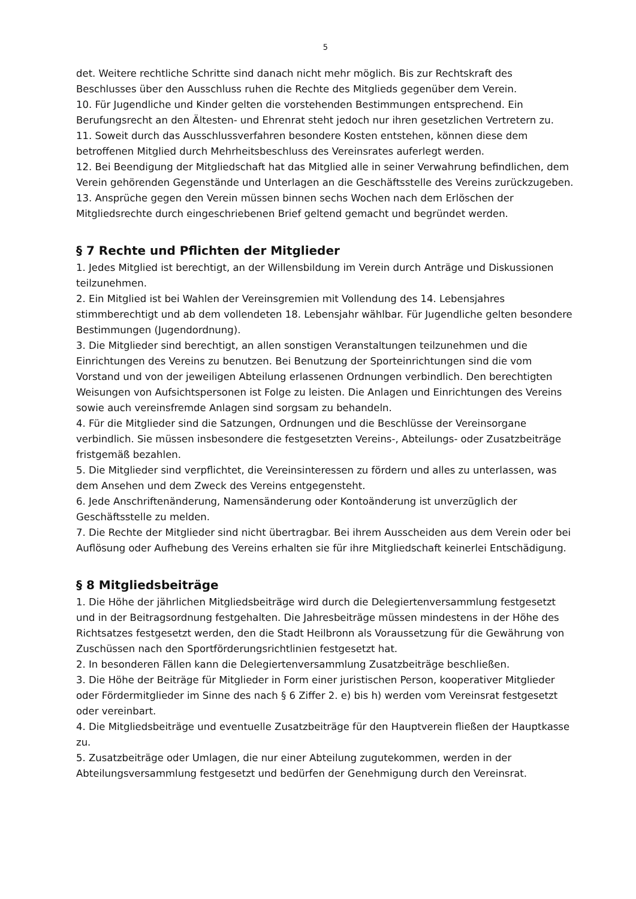5
det. Weitere rechtliche Schritte sind danach nicht mehr möglich. Bis zur Rechtskraft des Beschlusses über den Ausschluss ruhen die Rechte des Mitglieds gegenüber dem Verein.
10. Für Jugendliche und Kinder gelten die vorstehenden Bestimmungen entsprechend. Ein Berufungsrecht an den Ältesten- und Ehrenrat steht jedoch nur ihren gesetzlichen Vertretern zu.
11. Soweit durch das Ausschlussverfahren besondere Kosten entstehen, können diese dem betroffenen Mitglied durch Mehrheitsbeschluss des Vereinsrates auferlegt werden.
12. Bei Beendigung der Mitgliedschaft hat das Mitglied alle in seiner Verwahrung befindlichen, dem Verein gehörenden Gegenstände und Unterlagen an die Geschäftsstelle des Vereins zurückzugeben.
13. Ansprüche gegen den Verein müssen binnen sechs Wochen nach dem Erlöschen der Mitgliedsrechte durch eingeschriebenen Brief geltend gemacht und begründet werden.
§ 7 Rechte und Pflichten der Mitglieder
1. Jedes Mitglied ist berechtigt, an der Willensbildung im Verein durch Anträge und Diskussionen teilzunehmen.
2. Ein Mitglied ist bei Wahlen der Vereinsgremien mit Vollendung des 14. Lebensjahres stimmberechtigt und ab dem vollendeten 18. Lebensjahr wählbar. Für Jugendliche gelten besondere Bestimmungen (Jugendordnung).
3. Die Mitglieder sind berechtigt, an allen sonstigen Veranstaltungen teilzunehmen und die Einrichtungen des Vereins zu benutzen. Bei Benutzung der Sporteinrichtungen sind die vom Vorstand und von der jeweiligen Abteilung erlassenen Ordnungen verbindlich. Den berechtigten Weisungen von Aufsichtspersonen ist Folge zu leisten. Die Anlagen und Einrichtungen des Vereins sowie auch vereinsfremde Anlagen sind sorgsam zu behandeln.
4. Für die Mitglieder sind die Satzungen, Ordnungen und die Beschlüsse der Vereinsorgane verbindlich. Sie müssen insbesondere die festgesetzten Vereins-, Abteilungs- oder Zusatzbeiträge fristgemäß bezahlen.
5. Die Mitglieder sind verpflichtet, die Vereinsinteressen zu fördern und alles zu unterlassen, was dem Ansehen und dem Zweck des Vereins entgegensteht.
6. Jede Anschriftenänderung, Namensänderung oder Kontoänderung ist unverzüglich der Geschäftsstelle zu melden.
7. Die Rechte der Mitglieder sind nicht übertragbar. Bei ihrem Ausscheiden aus dem Verein oder bei Auflösung oder Aufhebung des Vereins erhalten sie für ihre Mitgliedschaft keinerlei Entschädigung.
§ 8 Mitgliedsbeiträge
1. Die Höhe der jährlichen Mitgliedsbeiträge wird durch die Delegiertenversammlung festgesetzt und in der Beitragsordnung festgehalten. Die Jahresbeiträge müssen mindestens in der Höhe des Richtsatzes festgesetzt werden, den die Stadt Heilbronn als Voraussetzung für die Gewährung von Zuschüssen nach den Sportförderungsrichtlinien festgesetzt hat.
2. In besonderen Fällen kann die Delegiertenversammlung Zusatzbeiträge beschließen.
3. Die Höhe der Beiträge für Mitglieder in Form einer juristischen Person, kooperativer Mitglieder oder Fördermitglieder im Sinne des nach § 6 Ziffer 2. e) bis h) werden vom Vereinsrat festgesetzt oder vereinbart.
4. Die Mitgliedsbeiträge und eventuelle Zusatzbeiträge für den Hauptverein fließen der Hauptkasse zu.
5. Zusatzbeiträge oder Umlagen, die nur einer Abteilung zugutekommen, werden in der Abteilungsversammlung festgesetzt und bedürfen der Genehmigung durch den Vereinsrat.